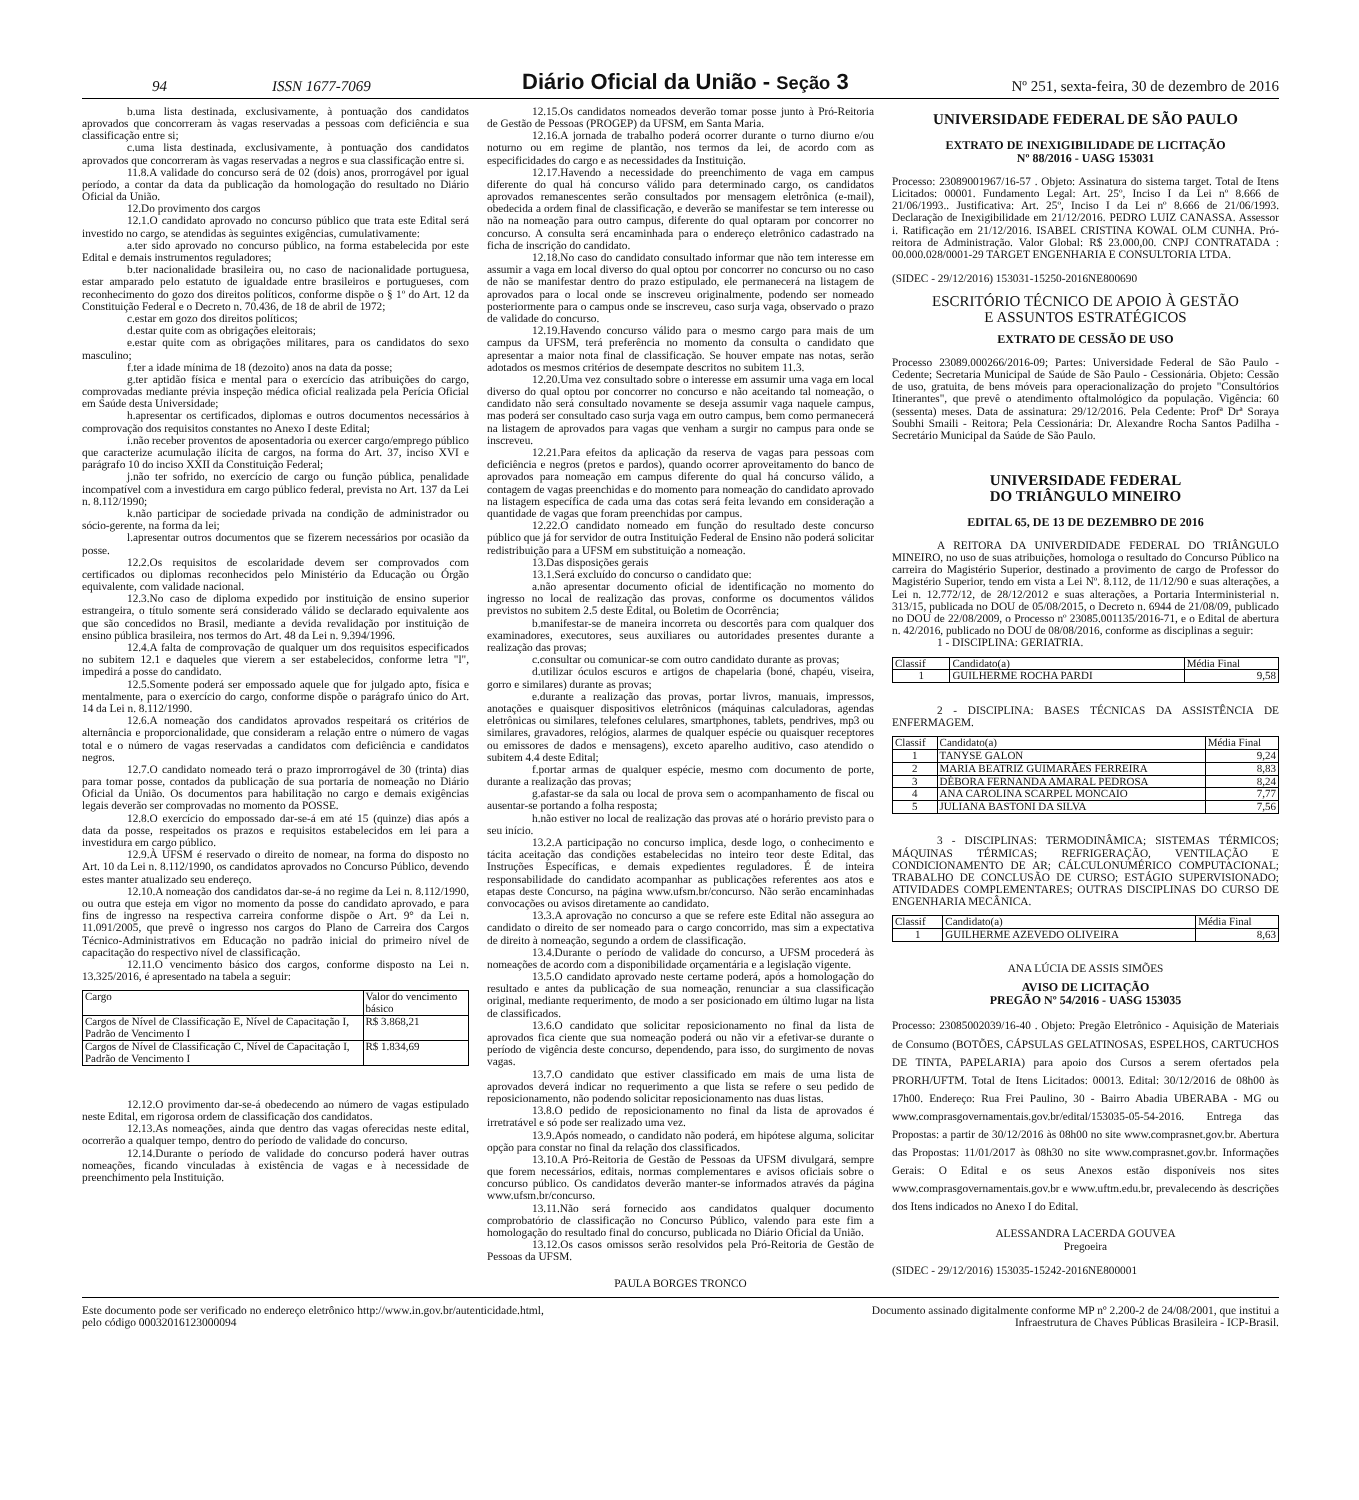94 ISSN 1677-7069 Diário Oficial da União - Seção 3 Nº 251, sexta-feira, 30 de dezembro de 2016
b.uma lista destinada, exclusivamente, à pontuação dos candidatos aprovados que concorreram às vagas reservadas a pessoas com deficiência e sua classificação entre si;
c.uma lista destinada, exclusivamente, à pontuação dos candidatos aprovados que concorreram às vagas reservadas a negros e sua classificação entre si.
11.8.A validade do concurso será de 02 (dois) anos, prorrogável por igual período, a contar da data da publicação da homologação do resultado no Diário Oficial da União.
12.Do provimento dos cargos
12.1.O candidato aprovado no concurso público que trata este Edital será investido no cargo, se atendidas às seguintes exigências, cumulativamente:
a.ter sido aprovado no concurso público, na forma estabelecida por este Edital e demais instrumentos reguladores;
b.ter nacionalidade brasileira ou, no caso de nacionalidade portuguesa, estar amparado pelo estatuto de igualdade entre brasileiros e portugueses, com reconhecimento do gozo dos direitos políticos, conforme dispõe o § 1º do Art. 12 da Constituição Federal e o Decreto n. 70.436, de 18 de abril de 1972;
c.estar em gozo dos direitos políticos;
d.estar quite com as obrigações eleitorais;
e.estar quite com as obrigações militares, para os candidatos do sexo masculino;
f.ter a idade mínima de 18 (dezoito) anos na data da posse;
g.ter aptidão física e mental para o exercício das atribuições do cargo, comprovadas mediante prévia inspeção médica oficial realizada pela Perícia Oficial em Saúde desta Universidade;
h.apresentar os certificados, diplomas e outros documentos necessários à comprovação dos requisitos constantes no Anexo I deste Edital;
i.não receber proventos de aposentadoria ou exercer cargo/emprego público que caracterize acumulação ilícita de cargos, na forma do Art. 37, inciso XVI e parágrafo 10 do inciso XXII da Constituição Federal;
j.não ter sofrido, no exercício de cargo ou função pública, penalidade incompatível com a investidura em cargo público federal, prevista no Art. 137 da Lei n. 8.112/1990;
k.não participar de sociedade privada na condição de administrador ou sócio-gerente, na forma da lei;
l.apresentar outros documentos que se fizerem necessários por ocasião da posse.
12.2.Os requisitos de escolaridade devem ser comprovados com certificados ou diplomas reconhecidos pelo Ministério da Educação ou Órgão equivalente, com validade nacional.
12.3.No caso de diploma expedido por instituição de ensino superior estrangeira, o título somente será considerado válido se declarado equivalente aos que são concedidos no Brasil, mediante a devida revalidação por instituição de ensino pública brasileira, nos termos do Art. 48 da Lei n. 9.394/1996.
12.4.A falta de comprovação de qualquer um dos requisitos especificados no subitem 12.1 e daqueles que vierem a ser estabelecidos, conforme letra "l", impedirá a posse do candidato.
12.5.Somente poderá ser empossado aquele que for julgado apto, física e mentalmente, para o exercício do cargo, conforme dispõe o parágrafo único do Art. 14 da Lei n. 8.112/1990.
12.6.A nomeação dos candidatos aprovados respeitará os critérios de alternância e proporcionalidade, que consideram a relação entre o número de vagas total e o número de vagas reservadas a candidatos com deficiência e candidatos negros.
12.7.O candidato nomeado terá o prazo improrrogável de 30 (trinta) dias para tomar posse, contados da publicação de sua portaria de nomeação no Diário Oficial da União. Os documentos para habilitação no cargo e demais exigências legais deverão ser comprovadas no momento da POSSE.
12.8.O exercício do empossado dar-se-á em até 15 (quinze) dias após a data da posse, respeitados os prazos e requisitos estabelecidos em lei para a investidura em cargo público.
12.9.À UFSM é reservado o direito de nomear, na forma do disposto no Art. 10 da Lei n. 8.112/1990, os candidatos aprovados no Concurso Público, devendo estes manter atualizado seu endereço.
12.10.A nomeação dos candidatos dar-se-á no regime da Lei n. 8.112/1990, ou outra que esteja em vigor no momento da posse do candidato aprovado, e para fins de ingresso na respectiva carreira conforme dispõe o Art. 9° da Lei n. 11.091/2005, que prevê o ingresso nos cargos do Plano de Carreira dos Cargos Técnico-Administrativos em Educação no padrão inicial do primeiro nível de capacitação do respectivo nível de classificação.
12.11.O vencimento básico dos cargos, conforme disposto na Lei n. 13.325/2016, é apresentado na tabela a seguir:
| Cargo | Valor do vencimento básico |
| --- | --- |
| Cargos de Nível de Classificação E, Nível de Capacitação I, Padrão de Vencimento I | R$ 3.868,21 |
| Cargos de Nível de Classificação C, Nível de Capacitação I, Padrão de Vencimento I | R$ 1.834,69 |
12.12.O provimento dar-se-á obedecendo ao número de vagas estipulado neste Edital, em rigorosa ordem de classificação dos candidatos.
12.13.As nomeações, ainda que dentro das vagas oferecidas neste edital, ocorrerão a qualquer tempo, dentro do período de validade do concurso.
12.14.Durante o período de validade do concurso poderá haver outras nomeações, ficando vinculadas à existência de vagas e à necessidade de preenchimento pela Instituição.
12.15.Os candidatos nomeados deverão tomar posse junto à Pró-Reitoria de Gestão de Pessoas (PROGEP) da UFSM, em Santa Maria.
12.16.A jornada de trabalho poderá ocorrer durante o turno diurno e/ou noturno ou em regime de plantão, nos termos da lei, de acordo com as especificidades do cargo e as necessidades da Instituição.
12.17.Havendo a necessidade do preenchimento de vaga em campus diferente do qual há concurso válido para determinado cargo, os candidatos aprovados remanescentes serão consultados por mensagem eletrônica (e-mail), obedecida a ordem final de classificação, e deverão se manifestar se tem interesse ou não na nomeação para outro campus, diferente do qual optaram por concorrer no concurso. A consulta será encaminhada para o endereço eletrônico cadastrado na ficha de inscrição do candidato.
12.18.No caso do candidato consultado informar que não tem interesse em assumir a vaga em local diverso do qual optou por concorrer no concurso ou no caso de não se manifestar dentro do prazo estipulado, ele permanecerá na listagem de aprovados para o local onde se inscreveu originalmente, podendo ser nomeado posteriormente para o campus onde se inscreveu, caso surja vaga, observado o prazo de validade do concurso.
12.19.Havendo concurso válido para o mesmo cargo para mais de um campus da UFSM, terá preferência no momento da consulta o candidato que apresentar a maior nota final de classificação. Se houver empate nas notas, serão adotados os mesmos critérios de desempate descritos no subitem 11.3.
12.20.Uma vez consultado sobre o interesse em assumir uma vaga em local diverso do qual optou por concorrer no concurso e não aceitando tal nomeação, o candidato não será consultado novamente se deseja assumir vaga naquele campus, mas poderá ser consultado caso surja vaga em outro campus, bem como permanecerá na listagem de aprovados para vagas que venham a surgir no campus para onde se inscreveu.
12.21.Para efeitos da aplicação da reserva de vagas para pessoas com deficiência e negros (pretos e pardos), quando ocorrer aproveitamento do banco de aprovados para nomeação em campus diferente do qual há concurso válido, a contagem de vagas preenchidas e do momento para nomeação do candidato aprovado na listagem específica de cada uma das cotas será feita levando em consideração a quantidade de vagas que foram preenchidas por campus.
12.22.O candidato nomeado em função do resultado deste concurso público que já for servidor de outra Instituição Federal de Ensino não poderá solicitar redistribuição para a UFSM em substituição a nomeação.
13.Das disposições gerais
13.1.Será excluído do concurso o candidato que:
a.não apresentar documento oficial de identificação no momento do ingresso no local de realização das provas, conforme os documentos válidos previstos no subitem 2.5 deste Edital, ou Boletim de Ocorrência;
b.manifestar-se de maneira incorreta ou descortês para com qualquer dos examinadores, executores, seus auxiliares ou autoridades presentes durante a realização das provas;
c.consultar ou comunicar-se com outro candidato durante as provas;
d.utilizar óculos escuros e artigos de chapelaria (boné, chapéu, viseira, gorro e similares) durante as provas;
e.durante a realização das provas, portar livros, manuais, impressos, anotações e quaisquer dispositivos eletrônicos (máquinas calculadoras, agendas eletrônicas ou similares, telefones celulares, smartphones, tablets, pendrives, mp3 ou similares, gravadores, relógios, alarmes de qualquer espécie ou quaisquer receptores ou emissores de dados e mensagens), exceto aparelho auditivo, caso atendido o subitem 4.4 deste Edital;
f.portar armas de qualquer espécie, mesmo com documento de porte, durante a realização das provas;
g.afastar-se da sala ou local de prova sem o acompanhamento de fiscal ou ausentar-se portando a folha resposta;
h.não estiver no local de realização das provas até o horário previsto para o seu início.
13.2.A participação no concurso implica, desde logo, o conhecimento e tácita aceitação das condições estabelecidas no inteiro teor deste Edital, das Instruções Específicas, e demais expedientes reguladores. É de inteira responsabilidade do candidato acompanhar as publicações referentes aos atos e etapas deste Concurso, na página www.ufsm.br/concurso. Não serão encaminhadas convocações ou avisos diretamente ao candidato.
13.3.A aprovação no concurso a que se refere este Edital não assegura ao candidato o direito de ser nomeado para o cargo concorrido, mas sim a expectativa de direito à nomeação, segundo a ordem de classificação.
13.4.Durante o período de validade do concurso, a UFSM procederá às nomeações de acordo com a disponibilidade orçamentária e a legislação vigente.
13.5.O candidato aprovado neste certame poderá, após a homologação do resultado e antes da publicação de sua nomeação, renunciar a sua classificação original, mediante requerimento, de modo a ser posicionado em último lugar na lista de classificados.
13.6.O candidato que solicitar reposicionamento no final da lista de aprovados fica ciente que sua nomeação poderá ou não vir a efetivar-se durante o período de vigência deste concurso, dependendo, para isso, do surgimento de novas vagas.
13.7.O candidato que estiver classificado em mais de uma lista de aprovados deverá indicar no requerimento a que lista se refere o seu pedido de reposicionamento, não podendo solicitar reposicionamento nas duas listas.
13.8.O pedido de reposicionamento no final da lista de aprovados é irretratável e só pode ser realizado uma vez.
13.9.Após nomeado, o candidato não poderá, em hipótese alguma, solicitar opção para constar no final da relação dos classificados.
13.10.A Pró-Reitoria de Gestão de Pessoas da UFSM divulgará, sempre que forem necessários, editais, normas complementares e avisos oficiais sobre o concurso público. Os candidatos deverão manter-se informados através da página www.ufsm.br/concurso.
13.11.Não será fornecido aos candidatos qualquer documento comprobatório de classificação no Concurso Público, valendo para este fim a homologação do resultado final do concurso, publicada no Diário Oficial da União.
13.12.Os casos omissos serão resolvidos pela Pró-Reitoria de Gestão de Pessoas da UFSM.
PAULA BORGES TRONCO
UNIVERSIDADE FEDERAL DE SÃO PAULO
EXTRATO DE INEXIGIBILIDADE DE LICITAÇÃO
Nº 88/2016 - UASG 153031
Processo: 23089001967/16-57 . Objeto: Assinatura do sistema target. Total de Itens Licitados: 00001. Fundamento Legal: Art. 25º, Inciso I da Lei nº 8.666 de 21/06/1993.. Justificativa: Art. 25º, Inciso I da Lei nº 8.666 de 21/06/1993. Declaração de Inexigibilidade em 21/12/2016. PEDRO LUIZ CANASSA. Assessor i. Ratificação em 21/12/2016. ISABEL CRISTINA KOWAL OLM CUNHA. Pró-reitora de Administração. Valor Global: R$ 23.000,00. CNPJ CONTRATADA : 00.000.028/0001-29 TARGET ENGENHARIA E CONSULTORIA LTDA.
(SIDEC - 29/12/2016) 153031-15250-2016NE800690
ESCRITÓRIO TÉCNICO DE APOIO À GESTÃO
E ASSUNTOS ESTRATÉGICOS
EXTRATO DE CESSÃO DE USO
Processo 23089.000266/2016-09; Partes: Universidade Federal de São Paulo - Cedente; Secretaria Municipal de Saúde de São Paulo - Cessionária. Objeto: Cessão de uso, gratuita, de bens móveis para operacionalização do projeto "Consultórios Itinerantes", que prevê o atendimento oftalmológico da população. Vigência: 60 (sessenta) meses. Data de assinatura: 29/12/2016. Pela Cedente: Profª Drª Soraya Soubhi Smaili - Reitora; Pela Cessionária: Dr. Alexandre Rocha Santos Padilha - Secretário Municipal da Saúde de São Paulo.
UNIVERSIDADE FEDERAL
DO TRIÂNGULO MINEIRO
EDITAL 65, DE 13 DE DEZEMBRO DE 2016
A REITORA DA UNIVERDIDADE FEDERAL DO TRIÂNGULO MINEIRO, no uso de suas atribuições, homologa o resultado do Concurso Público na carreira do Magistério Superior, destinado a provimento de cargo de Professor do Magistério Superior, tendo em vista a Lei Nº. 8.112, de 11/12/90 e suas alterações, a Lei n. 12.772/12, de 28/12/2012 e suas alterações, a Portaria Interministerial n. 313/15, publicada no DOU de 05/08/2015, o Decreto n. 6944 de 21/08/09, publicado no DOU de 22/08/2009, o Processo nº 23085.001135/2016-71, e o Edital de abertura n. 42/2016, publicado no DOU de 08/08/2016, conforme as disciplinas a seguir:
1 - DISCIPLINA: GERIATRIA.
| Classif | Candidato(a) | Média Final |
| --- | --- | --- |
| 1 | GUILHERME ROCHA PARDI | 9,58 |
2 - DISCIPLINA: BASES TÉCNICAS DA ASSISTÊNCIA DE ENFERMAGEM.
| Classif | Candidato(a) | Média Final |
| --- | --- | --- |
| 1 | TANYSE GALON | 9,24 |
| 2 | MARIA BEATRIZ GUIMARÃES FERREIRA | 8,83 |
| 3 | DÉBORA FERNANDA AMARAL PEDROSA | 8,24 |
| 4 | ANA CAROLINA SCARPEL MONCAIO | 7,77 |
| 5 | JULIANA BASTONI DA SILVA | 7,56 |
3 - DISCIPLINAS: TERMODINÂMICA; SISTEMAS TÉRMICOS; MÁQUINAS TÉRMICAS; REFRIGERAÇÃO, VENTILAÇÃO E CONDICIONAMENTO DE AR; CÁLCULONUMÉRICO COMPUTACIONAL; TRABALHO DE CONCLUSÃO DE CURSO; ESTÁGIO SUPERVISIONADO; ATIVIDADES COMPLEMENTARES; OUTRAS DISCIPLINAS DO CURSO DE ENGENHARIA MECÂNICA.
| Classif | Candidato(a) | Média Final |
| --- | --- | --- |
| 1 | GUILHERME AZEVEDO OLIVEIRA | 8,63 |
ANA LÚCIA DE ASSIS SIMÕES
AVISO DE LICITAÇÃO
PREGÃO Nº 54/2016 - UASG 153035
Processo: 23085002039/16-40 . Objeto: Pregão Eletrônico - Aquisição de Materiais de Consumo (BOTÕES, CÁPSULAS GELATINOSAS, ESPELHOS, CARTUCHOS DE TINTA, PAPELARIA) para apoio dos Cursos a serem ofertados pela PRORH/UFTM. Total de Itens Licitados: 00013. Edital: 30/12/2016 de 08h00 às 17h00. Endereço: Rua Frei Paulino, 30 - Bairro Abadia UBERABA - MG ou www.comprasgovernamentais.gov.br/edital/153035-05-54-2016. Entrega das Propostas: a partir de 30/12/2016 às 08h00 no site www.comprasnet.gov.br. Abertura das Propostas: 11/01/2017 às 08h30 no site www.comprasnet.gov.br. Informações Gerais: O Edital e os seus Anexos estão disponíveis nos sites www.comprasgovernamentais.gov.br e www.uftm.edu.br, prevalecendo às descrições dos Itens indicados no Anexo I do Edital.
ALESSANDRA LACERDA GOUVEA
Pregoeira
(SIDEC - 29/12/2016) 153035-15242-2016NE800001
Este documento pode ser verificado no endereço eletrônico http://www.in.gov.br/autenticidade.html,
pelo código 00032016123000094 Documento assinado digitalmente conforme MP nº 2.200-2 de 24/08/2001, que institui a
Infraestrutura de Chaves Públicas Brasileira - ICP-Brasil.